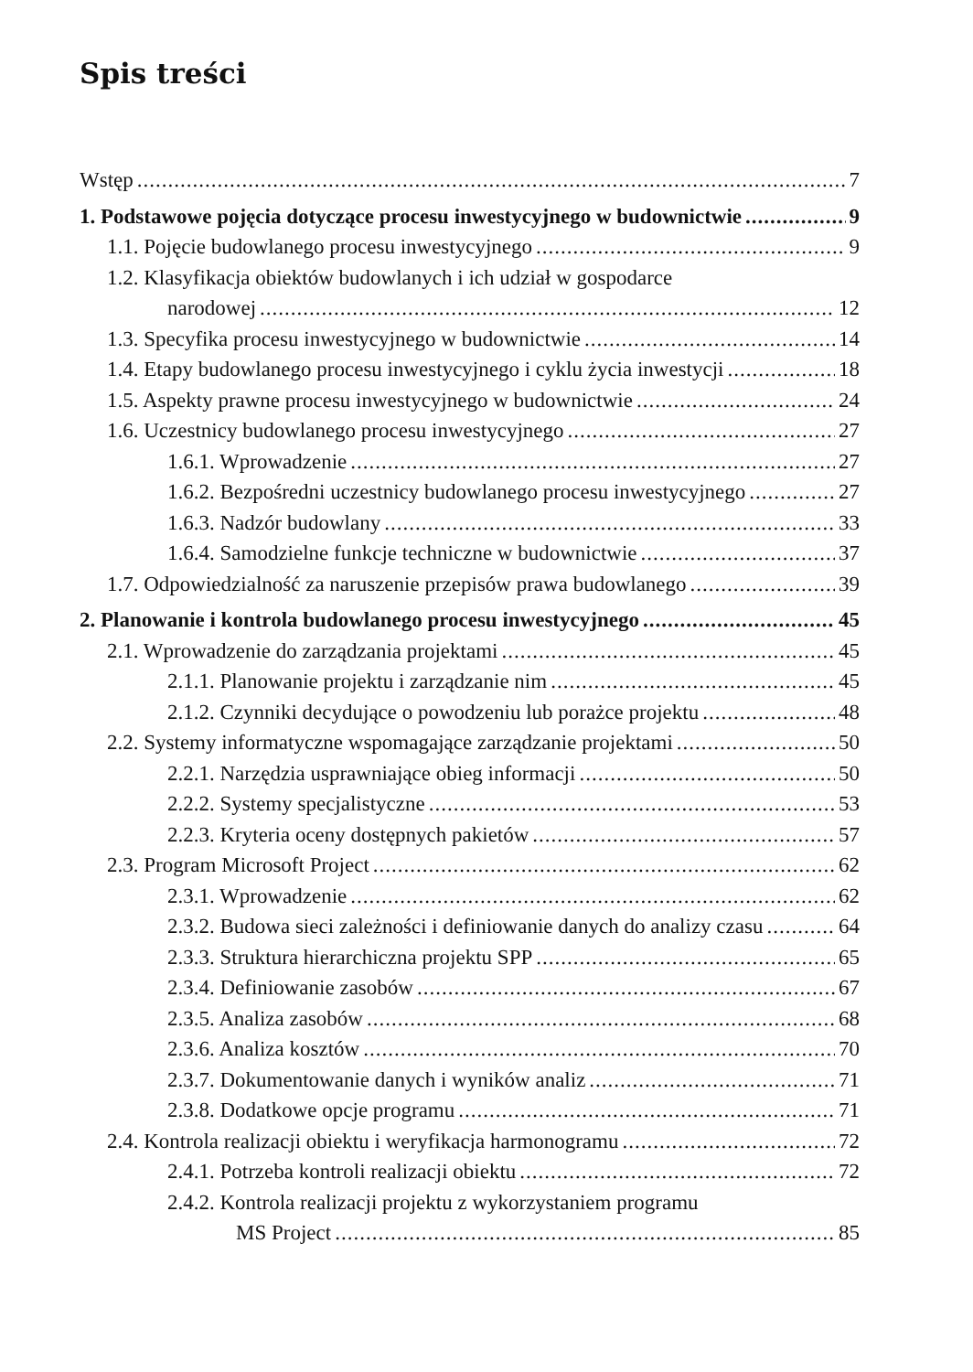Spis treści
Wstęp 7
1. Podstawowe pojęcia dotyczące procesu inwestycyjnego w budownictwie 9
1.1. Pojęcie budowlanego procesu inwestycyjnego 9
1.2. Klasyfikacja obiektów budowlanych i ich udział w gospodarce
narodowej 12
1.3. Specyfika procesu inwestycyjnego w budownictwie 14
1.4. Etapy budowlanego procesu inwestycyjnego i cyklu życia inwestycji 18
1.5. Aspekty prawne procesu inwestycyjnego w budownictwie 24
1.6. Uczestnicy budowlanego procesu inwestycyjnego 27
1.6.1. Wprowadzenie 27
1.6.2. Bezpośredni uczestnicy budowlanego procesu inwestycyjnego 27
1.6.3. Nadzór budowlany 33
1.6.4. Samodzielne funkcje techniczne w budownictwie 37
1.7. Odpowiedzialność za naruszenie przepisów prawa budowlanego 39
2. Planowanie i kontrola budowlanego procesu inwestycyjnego 45
2.1. Wprowadzenie do zarządzania projektami 45
2.1.1. Planowanie projektu i zarządzanie nim 45
2.1.2. Czynniki decydujące o powodzeniu lub porażce projektu 48
2.2. Systemy informatyczne wspomagające zarządzanie projektami 50
2.2.1. Narzędzia usprawniające obieg informacji 50
2.2.2. Systemy specjalistyczne 53
2.2.3. Kryteria oceny dostępnych pakietów 57
2.3. Program Microsoft Project 62
2.3.1. Wprowadzenie 62
2.3.2. Budowa sieci zależności i definiowanie danych do analizy czasu 64
2.3.3. Struktura hierarchiczna projektu SPP 65
2.3.4. Definiowanie zasobów 67
2.3.5. Analiza zasobów 68
2.3.6. Analiza kosztów 70
2.3.7. Dokumentowanie danych i wyników analiz 71
2.3.8. Dodatkowe opcje programu 71
2.4. Kontrola realizacji obiektu i weryfikacja harmonogramu 72
2.4.1. Potrzeba kontroli realizacji obiektu 72
2.4.2. Kontrola realizacji projektu z wykorzystaniem programu
MS Project 85